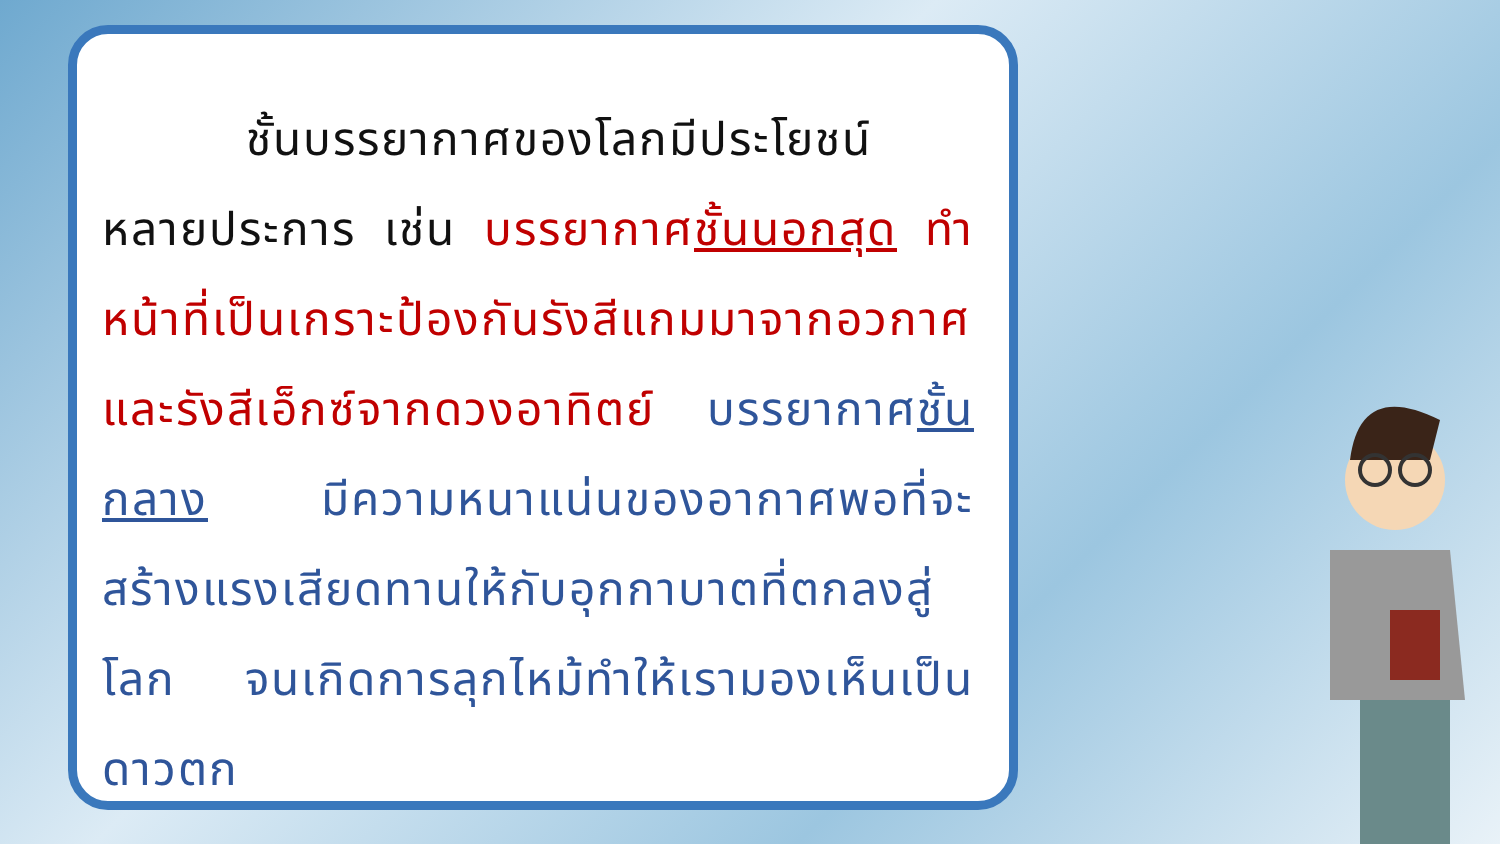ชั้นบรรยากาศของโลกมีประโยชน์หลายประการ เช่น บรรยากาศชั้นนอกสุด ทำหน้าที่เป็นเกราะป้องกันรังสีแกมมาจากอวกาศ และรังสีเอ็กซ์จากดวงอาทิตย์ บรรยากาศชั้นกลาง มีความหนาแน่นของอากาศพอที่จะสร้างแรงเสียดทานให้กับอุกกาบาตที่ตกลงสู่โลก จนเกิดการลุกไหม้ทำให้เรามองเห็นเป็นดาวตก